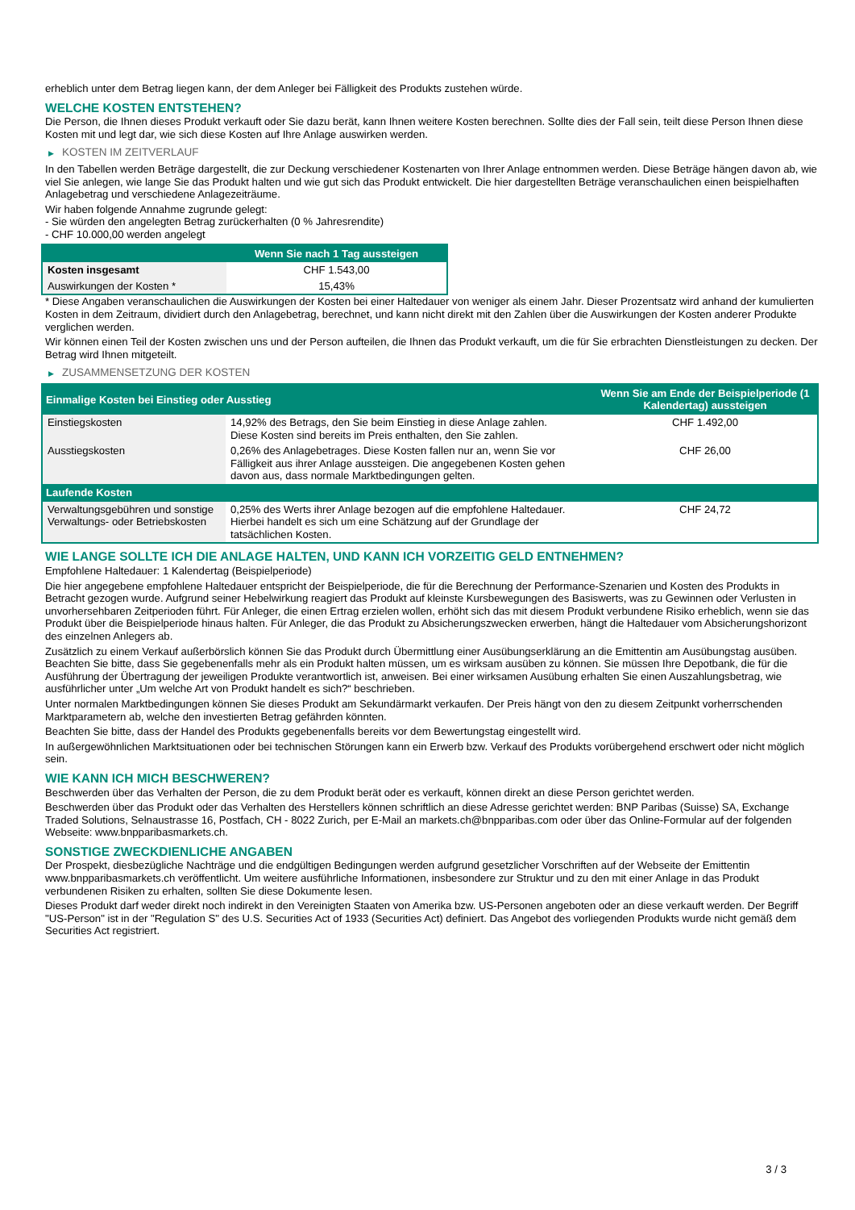erheblich unter dem Betrag liegen kann, der dem Anleger bei Fälligkeit des Produkts zustehen würde.
WELCHE KOSTEN ENTSTEHEN?
Die Person, die Ihnen dieses Produkt verkauft oder Sie dazu berät, kann Ihnen weitere Kosten berechnen. Sollte dies der Fall sein, teilt diese Person Ihnen diese Kosten mit und legt dar, wie sich diese Kosten auf Ihre Anlage auswirken werden.
▶ KOSTEN IM ZEITVERLAUF
In den Tabellen werden Beträge dargestellt, die zur Deckung verschiedener Kostenarten von Ihrer Anlage entnommen werden. Diese Beträge hängen davon ab, wie viel Sie anlegen, wie lange Sie das Produkt halten und wie gut sich das Produkt entwickelt. Die hier dargestellten Beträge veranschaulichen einen beispielhaften Anlagebetrag und verschiedene Anlagezeiträume.
Wir haben folgende Annahme zugrunde gelegt:
- Sie würden den angelegten Betrag zurückerhalten (0 % Jahresrendite)
- CHF 10.000,00 werden angelegt
| | Wenn Sie nach 1 Tag aussteigen |
| --- | --- |
| Kosten insgesamt | CHF 1.543,00 |
| Auswirkungen der Kosten * | 15,43% |
* Diese Angaben veranschaulichen die Auswirkungen der Kosten bei einer Haltedauer von weniger als einem Jahr. Dieser Prozentsatz wird anhand der kumulierten Kosten in dem Zeitraum, dividiert durch den Anlagebetrag, berechnet, und kann nicht direkt mit den Zahlen über die Auswirkungen der Kosten anderer Produkte verglichen werden.
Wir können einen Teil der Kosten zwischen uns und der Person aufteilen, die Ihnen das Produkt verkauft, um die für Sie erbrachten Dienstleistungen zu decken. Der Betrag wird Ihnen mitgeteilt.
▶ ZUSAMMENSETZUNG DER KOSTEN
| Einmalige Kosten bei Einstieg oder Ausstieg | | Wenn Sie am Ende der Beispielperiode (1 Kalendertag) aussteigen |
| --- | --- | --- |
| Einstiegskosten | 14,92% des Betrags, den Sie beim Einstieg in diese Anlage zahlen. Diese Kosten sind bereits im Preis enthalten, den Sie zahlen. | CHF 1.492,00 |
| Ausstiegskosten | 0,26% des Anlagebetrages. Diese Kosten fallen nur an, wenn Sie vor Fälligkeit aus ihrer Anlage aussteigen. Die angegebenen Kosten gehen davon aus, dass normale Marktbedingungen gelten. | CHF 26,00 |
| Laufende Kosten | | |
| Verwaltungsgebühren und sonstige Verwaltungs- oder Betriebskosten | 0,25% des Werts ihrer Anlage bezogen auf die empfohlene Haltedauer. Hierbei handelt es sich um eine Schätzung auf der Grundlage der tatsächlichen Kosten. | CHF 24,72 |
WIE LANGE SOLLTE ICH DIE ANLAGE HALTEN, UND KANN ICH VORZEITIG GELD ENTNEHMEN?
Empfohlene Haltedauer: 1 Kalendertag (Beispielperiode)
Die hier angegebene empfohlene Haltedauer entspricht der Beispielperiode, die für die Berechnung der Performance-Szenarien und Kosten des Produkts in Betracht gezogen wurde. Aufgrund seiner Hebelwirkung reagiert das Produkt auf kleinste Kursbewegungen des Basiswerts, was zu Gewinnen oder Verlusten in unvorhersehbaren Zeitperioden führt. Für Anleger, die einen Ertrag erzielen wollen, erhöht sich das mit diesem Produkt verbundene Risiko erheblich, wenn sie das Produkt über die Beispielperiode hinaus halten. Für Anleger, die das Produkt zu Absicherungszwecken erwerben, hängt die Haltedauer vom Absicherungshorizont des einzelnen Anlegers ab.
Zusätzlich zu einem Verkauf außerbörslich können Sie das Produkt durch Übermittlung einer Ausübungserklärung an die Emittentin am Ausübungstag ausüben. Beachten Sie bitte, dass Sie gegebenenfalls mehr als ein Produkt halten müssen, um es wirksam ausüben zu können. Sie müssen Ihre Depotbank, die für die Ausführung der Übertragung der jeweiligen Produkte verantwortlich ist, anweisen. Bei einer wirksamen Ausübung erhalten Sie einen Auszahlungsbetrag, wie ausführlicher unter „Um welche Art von Produkt handelt es sich?“ beschrieben.
Unter normalen Marktbedingungen können Sie dieses Produkt am Sekundärmarkt verkaufen. Der Preis hängt von den zu diesem Zeitpunkt vorherrschenden Marktparametern ab, welche den investierten Betrag gefährden könnten.
Beachten Sie bitte, dass der Handel des Produkts gegebenenfalls bereits vor dem Bewertungstag eingestellt wird.
In außergewöhnlichen Marktsituationen oder bei technischen Störungen kann ein Erwerb bzw. Verkauf des Produkts vorübergehend erschwert oder nicht möglich sein.
WIE KANN ICH MICH BESCHWEREN?
Beschwerden über das Verhalten der Person, die zu dem Produkt berät oder es verkauft, können direkt an diese Person gerichtet werden.
Beschwerden über das Produkt oder das Verhalten des Herstellers können schriftlich an diese Adresse gerichtet werden: BNP Paribas (Suisse) SA, Exchange Traded Solutions, Selnaustrasse 16, Postfach, CH - 8022 Zurich, per E-Mail an markets.ch@bnpparibas.com oder über das Online-Formular auf der folgenden Webseite: www.bnpparibasmarkets.ch.
SONSTIGE ZWECKDIENLICHE ANGABEN
Der Prospekt, diesbezügliche Nachträge und die endgültigen Bedingungen werden aufgrund gesetzlicher Vorschriften auf der Webseite der Emittentin www.bnpparibasmarkets.ch veröffentlicht. Um weitere ausführliche Informationen, insbesondere zur Struktur und zu den mit einer Anlage in das Produkt verbundenen Risiken zu erhalten, sollten Sie diese Dokumente lesen.
Dieses Produkt darf weder direkt noch indirekt in den Vereinigten Staaten von Amerika bzw. US-Personen angeboten oder an diese verkauft werden. Der Begriff "US-Person" ist in der "Regulation S" des U.S. Securities Act of 1933 (Securities Act) definiert. Das Angebot des vorliegenden Produkts wurde nicht gemäß dem Securities Act registriert.
3 / 3